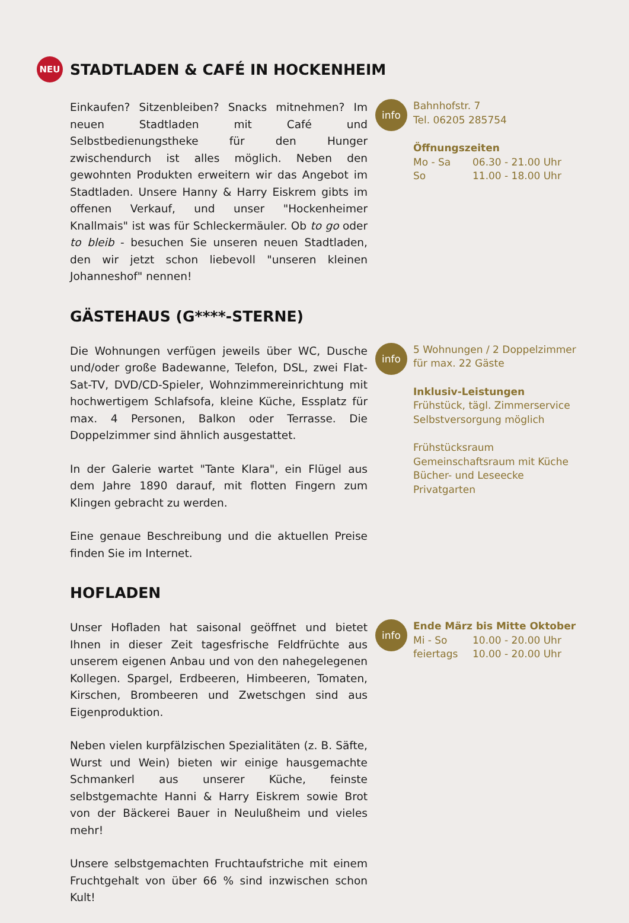NEU
STADTLADEN & CAFÉ IN HOCKENHEIM
Einkaufen? Sitzenbleiben? Snacks mitnehmen? Im neuen Stadtladen mit Café und Selbstbedienungstheke für den Hunger zwischendurch ist alles möglich. Neben den gewohnten Produkten erweitern wir das Angebot im Stadtladen. Unsere Hanny & Harry Eiskrem gibts im offenen Verkauf, und unser "Hockenheimer Knallmais" ist was für Schleckermäuler. Ob to go oder to bleib - besuchen Sie unseren neuen Stadtladen, den wir jetzt schon liebevoll "unseren kleinen Johanneshof" nennen!
info
Bahnhofstr. 7
Tel. 06205 285754
Öffnungszeiten
Mo - Sa 06.30 - 21.00 Uhr
So 11.00 - 18.00 Uhr
GÄSTEHAUS (G****-STERNE)
Die Wohnungen verfügen jeweils über WC, Dusche und/oder große Badewanne, Telefon, DSL, zwei Flat-Sat-TV, DVD/CD-Spieler, Wohnzimmereinrichtung mit hochwertigem Schlafsofa, kleine Küche, Essplatz für max. 4 Personen, Balkon oder Terrasse. Die Doppelzimmer sind ähnlich ausgestattet.
In der Galerie wartet "Tante Klara", ein Flügel aus dem Jahre 1890 darauf, mit flotten Fingern zum Klingen gebracht zu werden.
Eine genaue Beschreibung und die aktuellen Preise finden Sie im Internet.
info
5 Wohnungen / 2 Doppelzimmer
für max. 22 Gäste
Inklusiv-Leistungen
Frühstück, tägl. Zimmerservice
Selbstversorgung möglich
Frühstücksraum
Gemeinschaftsraum mit Küche
Bücher- und Leseecke
Privatgarten
HOFLADEN
Unser Hofladen hat saisonal geöffnet und bietet Ihnen in dieser Zeit tagesfrische Feldfrüchte aus unserem eigenen Anbau und von den nahegelegenen Kollegen. Spargel, Erdbeeren, Himbeeren, Tomaten, Kirschen, Brombeeren und Zwetschgen sind aus Eigenproduktion.
Neben vielen kurpfälzischen Spezialitäten (z. B. Säfte, Wurst und Wein) bieten wir einige hausgemachte Schmankerl aus unserer Küche, feinste selbstgemachte Hanni & Harry Eiskrem sowie Brot von der Bäckerei Bauer in Neulußheim und vieles mehr!
Unsere selbstgemachten Fruchtaufstriche mit einem Fruchtgehalt von über 66 % sind inzwischen schon Kult!
info
Ende März bis Mitte Oktober
Mi - So 10.00 - 20.00 Uhr
feiertags 10.00 - 20.00 Uhr